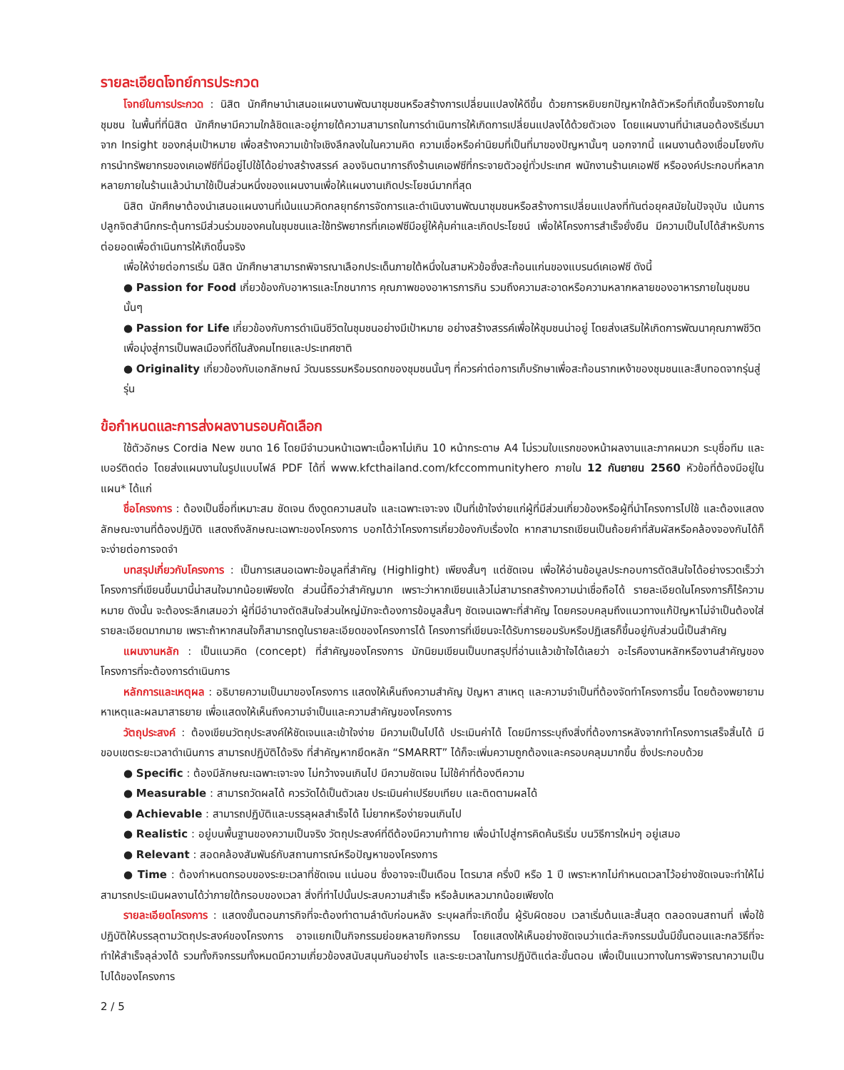รายละเอียดโจทย์การประกวด
โจทย์ในการประกวด : นิสิต นักศึกษานำเสนอแผนงานพัฒนาชุมชนหรือสร้างการเปลี่ยนแปลงให้ดีขึ้น ด้วยการหยิบยกปัญหาใกล้ตัวหรือที่เกิดขึ้นจริงภายในชุมชน ในพื้นที่ที่นิสิต นักศึกษามีความใกล้ชิดและอยู่ภายใต้ความสามารถในการดำเนินการให้เกิดการเปลี่ยนแปลงได้ด้วยตัวเอง โดยแผนงานที่นำเสนอต้องริเริ่มมาจาก Insight ของกลุ่มเป้าหมาย เพื่อสร้างความเข้าใจเชิงลึกลงในในความคิด ความเชื่อหรือค่านิยมที่เป็นที่มาของปัญหานั้นๆ นอกจากนี้ แผนงานต้องเชื่อมโยงกับการนำทรัพยากรของเคเอฟซีที่มีอยู่ไปใช้ได้อย่างสร้างสรรค์ ลองจินตนาการถึงร้านเคเอฟซีที่กระจายตัวอยู่ทั่วประเทศ พนักงานร้านเคเอฟซี หรือองค์ประกอบที่หลากหลายภายในร้านแล้วนำมาใช้เป็นส่วนหนึ่งของแผนงานเพื่อให้แผนงานเกิดประโยชน์มากที่สุด
นิสิต นักศึกษาต้องนำเสนอแผนงานที่เน้นแนวคิดกลยุทธ์การจัดการและดำเนินงานพัฒนาชุมชนหรือสร้างการเปลี่ยนแปลงที่ทันต่อยุคสมัยในปัจจุบัน เน้นการปลูกจิตสำนึกกระตุ้นการมีส่วนร่วมของคนในชุมชนและใช้ทรัพยากรที่เคเอฟซีมีอยู่ให้คุ้มค่าและเกิดประโยชน์ เพื่อให้โครงการสำเร็จยั่งยืน มีความเป็นไปได้สำหรับการต่อยอดเพื่อดำเนินการให้เกิดขึ้นจริง
เพื่อให้ง่ายต่อการเริ่ม นิสิต นักศึกษาสามารถพิจารณาเลือกประเด็นภายใต้หนึ่งในสามหัวข้อซึ่งสะท้อนแก่นของแบรนด์เคเอฟซี ดังนี้
● Passion for Food เกี่ยวข้องกับอาหารและโภชนาการ คุณภาพของอาหารการกิน รวมถึงความสะอาดหรือความหลากหลายของอาหารภายในชุมชนนั้นๆ
● Passion for Life เกี่ยวข้องกับการดำเนินชีวิตในชุมชนอย่างมีเป้าหมาย อย่างสร้างสรรค์เพื่อให้ชุมชนน่าอยู่ โดยส่งเสริมให้เกิดการพัฒนาคุณภาพชีวิตเพื่อมุ่งสู่การเป็นพลเมืองที่ดีในสังคมไทยและประเทศชาติ
● Originality เกี่ยวข้องกับเอกลักษณ์ วัฒนธรรมหรือมรดกของชุมชนนั้นๆ ที่ควรค่าต่อการเก็บรักษาเพื่อสะท้อนรากเหง้าของชุมชนและสืบทอดจากรุ่นสู่รุ่น
ข้อกำหนดและการส่งผลงานรอบคัดเลือก
ใช้ตัวอักษร Cordia New ขนาด 16 โดยมีจำนวนหน้าเฉพาะเนื้อหาไม่เกิน 10 หน้ากระดาษ A4 ไม่รวมใบแรกของหน้าผลงานและภาคผนวก ระบุชื่อทีม และเบอร์ติดต่อ โดยส่งแผนงานในรูปแบบไฟล์ PDF ได้ที่ www.kfcthailand.com/kfccommunityhero ภายใน 12 กันยายน 2560 หัวข้อที่ต้องมีอยู่ในแผน* ได้แก่
ชื่อโครงการ : ต้องเป็นชื่อที่เหมาะสม ชัดเจน ดึงดูดความสนใจ และเฉพาะเจาะจง เป็นที่เข้าใจง่ายแก่ผู้ที่มีส่วนเกี่ยวข้องหรือผู้ที่นำโครงการไปใช้ และต้องแสดงลักษณะงานที่ต้องปฏิบัติ แสดงถึงลักษณะเฉพาะของโครงการ บอกได้ว่าโครงการเกี่ยวข้องกับเรื่องใด หากสามารถเขียนเป็นถ้อยคำที่สัมผัสหรือคล้องจองกันได้ก็จะง่ายต่อการจดจำ
บทสรุปเกี่ยวกับโครงการ : เป็นการเสนอเฉพาะข้อมูลที่สำคัญ (Highlight) เพียงสั้นๆ แต่ชัดเจน เพื่อให้อ่านข้อมูลประกอบการตัดสินใจได้อย่างรวดเร็วว่าโครงการที่เขียนขึ้นมานี้น่าสนใจมากน้อยเพียงใด ส่วนนี้ถือว่าสำคัญมาก เพราะว่าหากเขียนแล้วไม่สามารถสร้างความน่าเชื่อถือได้ รายละเอียดในโครงการก็ไร้ความหมาย ดังนั้น จะต้องระลึกเสมอว่า ผู้ที่มีอำนาจตัดสินใจส่วนใหญ่มักจะต้องการข้อมูลสั้นๆ ชัดเจนเฉพาะที่สำคัญ โดยครอบคลุมถึงแนวทางแก้ปัญหาไม่จำเป็นต้องใส่รายละเอียดมากมาย เพราะถ้าหากสนใจก็สามารถดูในรายละเอียดของโครงการได้ โครงการที่เขียนจะได้รับการยอมรับหรือปฏิเสธก็ขึ้นอยู่กับส่วนนี้เป็นสำคัญ
แผนงานหลัก : เป็นแนวคิด (concept) ที่สำคัญของโครงการ มักนิยมเขียนเป็นบทสรุปที่อ่านแล้วเข้าใจได้เลยว่า อะไรคืองานหลักหรืองานสำคัญของโครงการที่จะต้องการดำเนินการ
หลักการและเหตุผล : อธิบายความเป็นมาของโครงการ แสดงให้เห็นถึงความสำคัญ ปัญหา สาเหตุ และความจำเป็นที่ต้องจัดทำโครงการขึ้น โดยต้องพยายามหาเหตุและผลมาสาธยาย เพื่อแสดงให้เห็นถึงความจำเป็นและความสำคัญของโครงการ
วัตถุประสงค์ : ต้องเขียนวัตถุประสงค์ให้ชัดเจนและเข้าใจง่าย มีความเป็นไปได้ ประเมินค่าได้ โดยมีการระบุถึงสิ่งที่ต้องการหลังจากทำโครงการเสร็จสิ้นได้ มีขอบเขตระยะเวลาดำเนินการ สามารถปฏิบัติได้จริง ที่สำคัญหากยึดหลัก “SMARRT” ได้ก็จะเพิ่มความถูกต้องและครอบคลุมมากขึ้น ซึ่งประกอบด้วย
● Specific : ต้องมีลักษณะเฉพาะเจาะจง ไม่กว้างจนเกินไป มีความชัดเจน ไม่ใช้คำที่ต้องตีความ
● Measurable : สามารถวัดผลได้ ควรวัดได้เป็นตัวเลข ประเมินค่าเปรียบเทียบ และติดตามผลได้
● Achievable : สามารถปฏิบัติและบรรลุผลสำเร็จได้ ไม่ยากหรือง่ายจนเกินไป
● Realistic : อยู่บนพื้นฐานของความเป็นจริง วัตถุประสงค์ที่ดีต้องมีความท้าทาย เพื่อนำไปสู่การคิดค้นริเริ่ม บนวิธีการใหม่ๆ อยู่เสมอ
● Relevant : สอดคล้องสัมพันธ์กับสถานการณ์หรือปัญหาของโครงการ
● Time : ต้องกำหนดกรอบของระยะเวลาที่ชัดเจน แน่นอน ซึ่งอาจจะเป็นเดือน ไตรมาส ครึ่งปี หรือ 1 ปี เพราะหากไม่กำหนดเวลาไว้อย่างชัดเจนจะทำให้ไม่สามารถประเมินผลงานได้ว่าภายใต้กรอบของเวลา สิ่งที่ทำไปนั้นประสบความสำเร็จ หรือล้มเหลวมากน้อยเพียงใด
รายละเอียดโครงการ : แสดงขั้นตอนภารกิจที่จะต้องทำตามลำดับก่อนหลัง ระบุผลที่จะเกิดขึ้น ผู้รับผิดชอบ เวลาเริ่มต้นและสิ้นสุด ตลอดจนสถานที่ เพื่อใช้ปฏิบัติให้บรรลุตามวัตถุประสงค์ของโครงการ อาจแยกเป็นกิจกรรมย่อยหลายกิจกรรม โดยแสดงให้เห็นอย่างชัดเจนว่าแต่ละกิจกรรมนั้นมีขั้นตอนและกลวิธีที่จะทำให้สำเร็จลุล่วงได้ รวมทั้งกิจกรรมทั้งหมดมีความเกี่ยวข้องสนับสนุนกันอย่างไร และระยะเวลาในการปฏิบัติแต่ละขั้นตอน เพื่อเป็นแนวทางในการพิจารณาความเป็นไปได้ของโครงการ
2 / 5